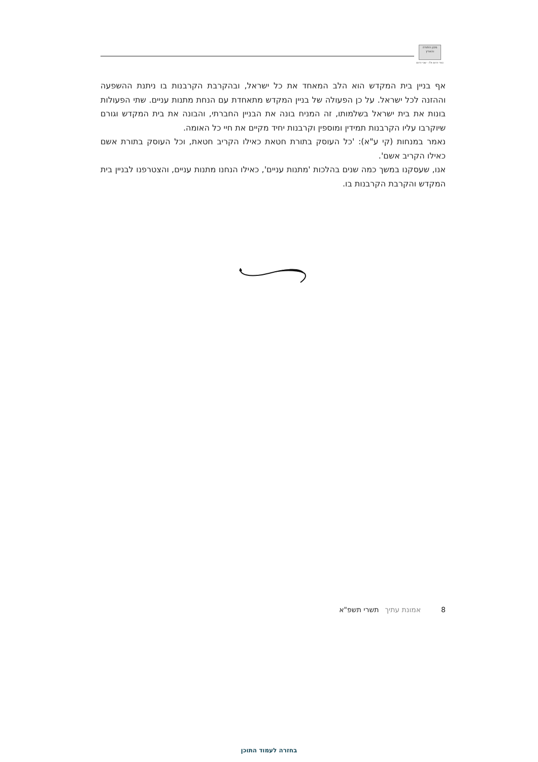מכון התורה והארץ
כפר דרום ת"ו - שבי דרום
אף בניין בית המקדש הוא הלב המאחד את כל ישראל, ובהקרבת הקרבנות בו ניתנת ההשפעה וההזנה לכל ישראל. על כן הפעולה של בניין המקדש מתאחדת עם הנחת מתנות עניים. שתי הפעולות בונות את בית ישראל בשלמותו, זה המניח בונה את הבניין החברתי, והבונה את בית המקדש וגורם שיוקרבו עליו הקרבנות תמידין ומוספין וקרבנות יחיד מקיים את חיי כל האומה.
נאמר במנחות (קי ע"א): 'כל העוסק בתורת חטאת כאילו הקריב חטאת, וכל העוסק בתורת אשם כאילו הקריב אשם'.
אנו, שעסקנו במשך כמה שנים בהלכות 'מתנות עניים', כאילו הנחנו מתנות עניים, והצטרפנו לבניין בית המקדש והקרבת הקרבנות בו.
8 אמונת עתיך תשרי תשפ"א
בחזרה לעמוד התוכן